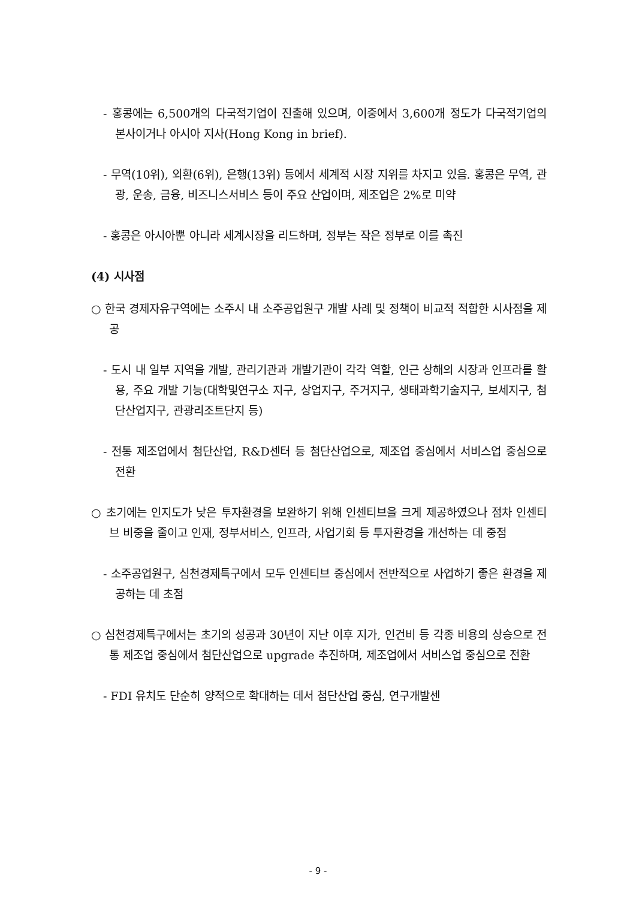- 홍콩에는 6,500개의 다국적기업이 진출해 있으며, 이중에서 3,600개 정도가 다국적기업의 본사이거나 아시아 지사(Hong Kong in brief).
- 무역(10위), 외환(6위), 은행(13위) 등에서 세계적 시장 지위를 차지고 있음. 홍콩은 무역, 관광, 운송, 금융, 비즈니스서비스 등이 주요 산업이며, 제조업은 2%로 미약
- 홍콩은 아시아뿐 아니라 세계시장을 리드하며, 정부는 작은 정부로 이를 촉진
(4) 시사점
○ 한국 경제자유구역에는 소주시 내 소주공업원구 개발 사례 및 정책이 비교적 적합한 시사점을 제공
- 도시 내 일부 지역을 개발, 관리기관과 개발기관이 각각 역할, 인근 상해의 시장과 인프라를 활용, 주요 개발 기능(대학및연구소 지구, 상업지구, 주거지구, 생태과학기술지구, 보세지구, 첨단산업지구, 관광리조트단지 등)
- 전통 제조업에서 첨단산업, R&D센터 등 첨단산업으로, 제조업 중심에서 서비스업 중심으로 전환
○ 초기에는 인지도가 낮은 투자환경을 보완하기 위해 인센티브을 크게 제공하였으나 점차 인센티브 비중을 줄이고 인재, 정부서비스, 인프라, 사업기회 등 투자환경을 개선하는 데 중점
- 소주공업원구, 심천경제특구에서 모두 인센티브 중심에서 전반적으로 사업하기 좋은 환경을 제공하는 데 초점
○ 심천경제특구에서는 초기의 성공과 30년이 지난 이후 지가, 인건비 등 각종 비용의 상승으로 전통 제조업 중심에서 첨단산업으로 upgrade 추진하며, 제조업에서 서비스업 중심으로 전환
- FDI 유치도 단순히 양적으로 확대하는 데서 첨단산업 중심, 연구개발센
- 9 -